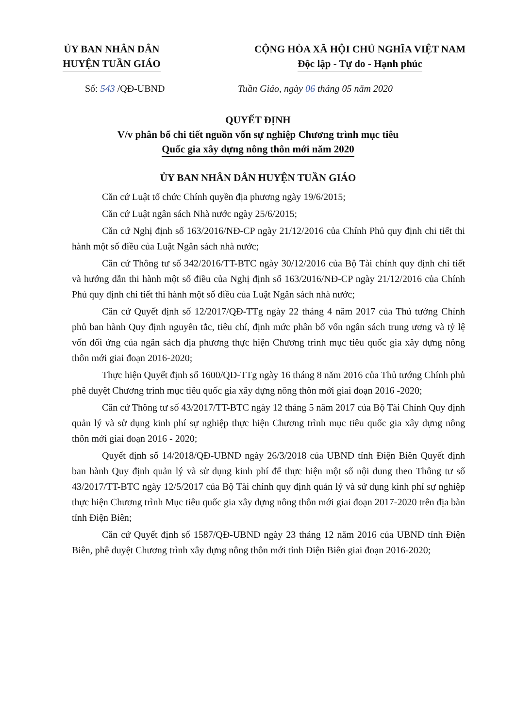ỦY BAN NHÂN DÂN
HUYỆN TUẦN GIÁO
CỘNG HÒA XÃ HỘI CHỦ NGHĨA VIỆT NAM
Độc lập - Tự do - Hạnh phúc
Số: 543 /QĐ-UBND Tuần Giáo, ngày 06 tháng 05 năm 2020
QUYẾT ĐỊNH
V/v phân bổ chi tiết nguồn vốn sự nghiệp Chương trình mục tiêu
Quốc gia xây dựng nông thôn mới năm 2020
ỦY BAN NHÂN DÂN HUYỆN TUẦN GIÁO
Căn cứ Luật tổ chức Chính quyền địa phương ngày 19/6/2015;
Căn cứ Luật ngân sách Nhà nước ngày 25/6/2015;
Căn cứ Nghị định số 163/2016/NĐ-CP ngày 21/12/2016 của Chính Phủ quy định chi tiết thi hành một số điều của Luật Ngân sách nhà nước;
Căn cứ Thông tư số 342/2016/TT-BTC ngày 30/12/2016 của Bộ Tài chính quy định chi tiết và hướng dẫn thi hành một số điều của Nghị định số 163/2016/NĐ-CP ngày 21/12/2016 của Chính Phủ quy định chi tiết thi hành một số điều của Luật Ngân sách nhà nước;
Căn cứ Quyết định số 12/2017/QĐ-TTg ngày 22 tháng 4 năm 2017 của Thủ tướng Chính phủ ban hành Quy định nguyên tắc, tiêu chí, định mức phân bổ vốn ngân sách trung ương và tỷ lệ vốn đối ứng của ngân sách địa phương thực hiện Chương trình mục tiêu quốc gia xây dựng nông thôn mới giai đoạn 2016-2020;
Thực hiện Quyết định số 1600/QĐ-TTg ngày 16 tháng 8 năm 2016 của Thủ tướng Chính phủ phê duyệt Chương trình mục tiêu quốc gia xây dựng nông thôn mới giai đoạn 2016 -2020;
Căn cứ Thông tư số 43/2017/TT-BTC ngày 12 tháng 5 năm 2017 của Bộ Tài Chính Quy định quản lý và sử dụng kinh phí sự nghiệp thực hiện Chương trình mục tiêu quốc gia xây dựng nông thôn mới giai đoạn 2016 - 2020;
Quyết định số 14/2018/QĐ-UBND ngày 26/3/2018 của UBND tỉnh Điện Biên Quyết định ban hành Quy định quản lý và sử dụng kinh phí để thực hiện một số nội dung theo Thông tư số 43/2017/TT-BTC ngày 12/5/2017 của Bộ Tài chính quy định quản lý và sử dụng kinh phí sự nghiệp thực hiện Chương trình Mục tiêu quốc gia xây dựng nông thôn mới giai đoạn 2017-2020 trên địa bàn tỉnh Điện Biên;
Căn cứ Quyết định số 1587/QĐ-UBND ngày 23 tháng 12 năm 2016 của UBND tỉnh Điện Biên, phê duyệt Chương trình xây dựng nông thôn mới tỉnh Điện Biên giai đoạn 2016-2020;